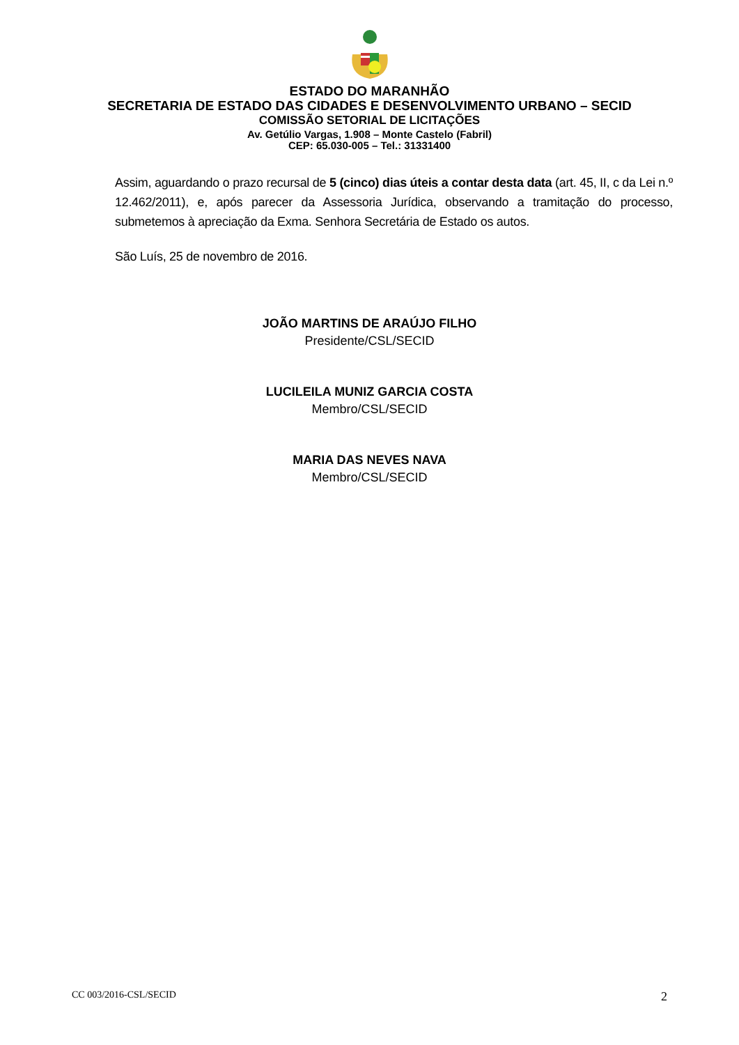ESTADO DO MARANHÃO
SECRETARIA DE ESTADO DAS CIDADES E DESENVOLVIMENTO URBANO – SECID
COMISSÃO SETORIAL DE LICITAÇÕES
Av. Getúlio Vargas, 1.908 – Monte Castelo (Fabril)
CEP: 65.030-005 – Tel.: 31331400
Assim, aguardando o prazo recursal de 5 (cinco) dias úteis a contar desta data (art. 45, II, c da Lei n.º 12.462/2011), e, após parecer da Assessoria Jurídica, observando a tramitação do processo, submetemos à apreciação da Exma. Senhora Secretária de Estado os autos.
São Luís, 25 de novembro de 2016.
JOÃO MARTINS DE ARAÚJO FILHO
Presidente/CSL/SECID
LUCILEILA MUNIZ GARCIA COSTA
Membro/CSL/SECID
MARIA DAS NEVES NAVA
Membro/CSL/SECID
CC 003/2016-CSL/SECID 2